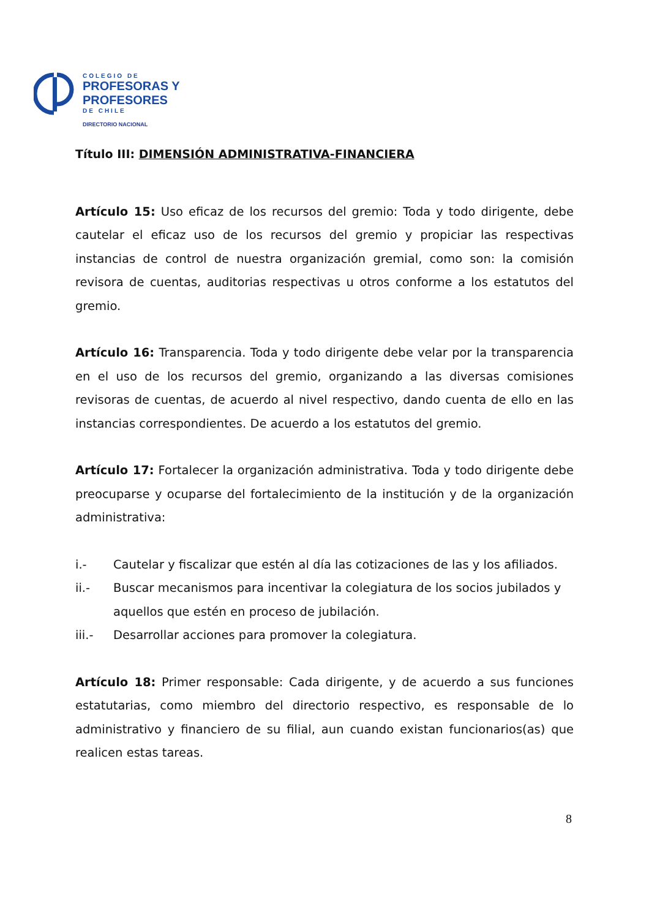COLEGIO DE
PROFESORAS Y
PROFESORES
DE CHILE
DIRECTORIO NACIONAL
Título III: DIMENSIÓN ADMINISTRATIVA-FINANCIERA
Artículo 15: Uso eficaz de los recursos del gremio: Toda y todo dirigente, debe cautelar el eficaz uso de los recursos del gremio y propiciar las respectivas instancias de control de nuestra organización gremial, como son: la comisión revisora de cuentas, auditorias respectivas u otros conforme a los estatutos del gremio.
Artículo 16: Transparencia. Toda y todo dirigente debe velar por la transparencia en el uso de los recursos del gremio, organizando a las diversas comisiones revisoras de cuentas, de acuerdo al nivel respectivo, dando cuenta de ello en las instancias correspondientes. De acuerdo a los estatutos del gremio.
Artículo 17: Fortalecer la organización administrativa. Toda y todo dirigente debe preocuparse y ocuparse del fortalecimiento de la institución y de la organización administrativa:
i.- Cautelar y fiscalizar que estén al día las cotizaciones de las y los afiliados.
ii.- Buscar mecanismos para incentivar la colegiatura de los socios jubilados y aquellos que estén en proceso de jubilación.
iii.- Desarrollar acciones para promover la colegiatura.
Artículo 18: Primer responsable: Cada dirigente, y de acuerdo a sus funciones estatutarias, como miembro del directorio respectivo, es responsable de lo administrativo y financiero de su filial, aun cuando existan funcionarios(as) que realicen estas tareas.
8